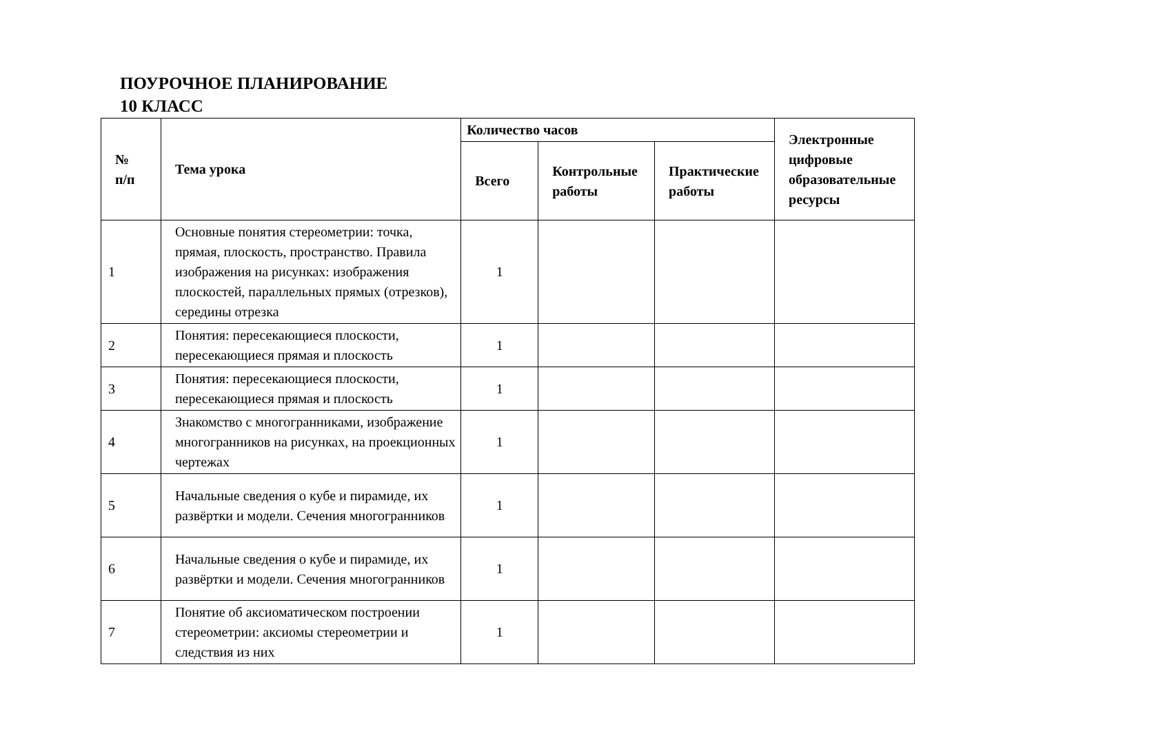ПОУРОЧНОЕ ПЛАНИРОВАНИЕ
10 КЛАСС
| № п/п | Тема урока | Количество часов | | | Электронные цифровые образовательные ресурсы |
| --- | --- | --- | --- | --- | --- |
| | | Всего | Контрольные работы | Практические работы | |
| 1 | Основные понятия стереометрии: точка, прямая, плоскость, пространство. Правила изображения на рисунках: изображения плоскостей, параллельных прямых (отрезков), середины отрезка | 1 | | | |
| 2 | Понятия: пересекающиеся плоскости, пересекающиеся прямая и плоскость | 1 | | | |
| 3 | Понятия: пересекающиеся плоскости, пересекающиеся прямая и плоскость | 1 | | | |
| 4 | Знакомство с многогранниками, изображение многогранников на рисунках, на проекционных чертежах | 1 | | | |
| 5 | Начальные сведения о кубе и пирамиде, их развёртки и модели. Сечения многогранников | 1 | | | |
| 6 | Начальные сведения о кубе и пирамиде, их развёртки и модели. Сечения многогранников | 1 | | | |
| 7 | Понятие об аксиоматическом построении стереометрии: аксиомы стереометрии и следствия из них | 1 | | | |